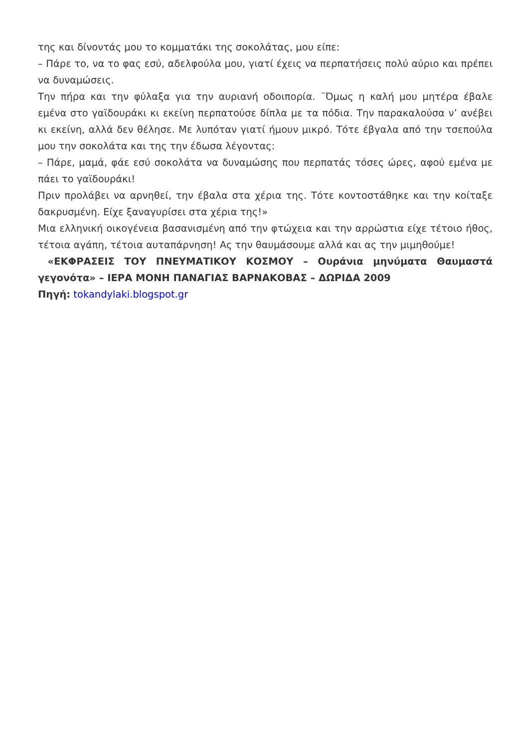της και δίνοντάς μου το κομματάκι της σοκολάτας, μου είπε:
– Πάρε το, να το φας εσύ, αδελφούλα μου, γιατί έχεις να περπατήσεις πολύ αύριο και πρέπει να δυναμώσεις.
Την πήρα και την φύλαξα για την αυριανή οδοιπορία. ¨Όμως η καλή μου μητέρα έβαλε εμένα στο γαϊδουράκι κι εκείνη περπατούσε δίπλα με τα πόδια. Την παρακαλούσα ν’ ανέβει κι εκείνη, αλλά δεν θέλησε. Με λυπόταν γιατί ήμουν μικρό. Τότε έβγαλα από την τσεπούλα μου την σοκολάτα και της την έδωσα λέγοντας:
– Πάρε, μαμά, φάε εσύ σοκολάτα να δυναμώσης που περπατάς τόσες ώρες, αφού εμένα με πάει το γαϊδουράκι!
Πριν προλάβει να αρνηθεί, την έβαλα στα χέρια της. Τότε κοντοστάθηκε και την κοίταξε δακρυσμένη. Είχε ξαναγυρίσει στα χέρια της!»
Μια ελληνική οικογένεια βασανισμένη από την φτώχεια και την αρρώστια είχε τέτοιο ήθος, τέτοια αγάπη, τέτοια αυταπάρνηση! Ας την θαυμάσουμε αλλά και ας την μιμηθούμε!
«ΕΚΦΡΑΣΕΙΣ ΤΟΥ ΠΝΕΥΜΑΤΙΚΟΥ ΚΟΣΜΟΥ – Ουράνια μηνύματα Θαυμαστά γεγονότα» – ΙΕΡΑ ΜΟΝΗ ΠΑΝΑΓΙΑΣ ΒΑΡΝΑΚΟΒΑΣ – ΔΩΡΙΔΑ 2009
Πηγή: tokandylaki.blogspot.gr